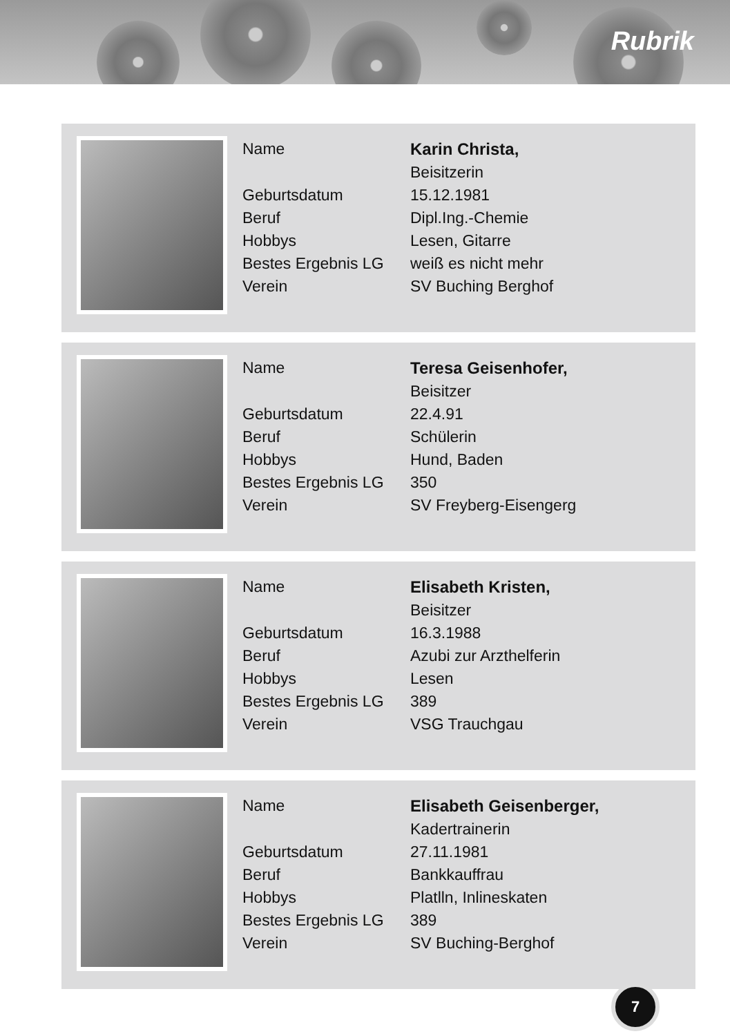Rubrik
| Name | Karin Christa, |
| | Beisitzerin |
| Geburtsdatum | 15.12.1981 |
| Beruf | Dipl.Ing.-Chemie |
| Hobbys | Lesen, Gitarre |
| Bestes Ergebnis LG | weiß es nicht mehr |
| Verein | SV Buching Berghof |
| Name | Teresa Geisenhofer, |
| | Beisitzer |
| Geburtsdatum | 22.4.91 |
| Beruf | Schülerin |
| Hobbys | Hund, Baden |
| Bestes Ergebnis LG | 350 |
| Verein | SV Freyberg-Eisengerg |
| Name | Elisabeth Kristen, |
| | Beisitzer |
| Geburtsdatum | 16.3.1988 |
| Beruf | Azubi zur Arzthelferin |
| Hobbys | Lesen |
| Bestes Ergebnis LG | 389 |
| Verein | VSG Trauchgau |
| Name | Elisabeth Geisenberger, |
| | Kadertrainerin |
| Geburtsdatum | 27.11.1981 |
| Beruf | Bankkauffrau |
| Hobbys | Platlln, Inlineskaten |
| Bestes Ergebnis LG | 389 |
| Verein | SV Buching-Berghof |
7